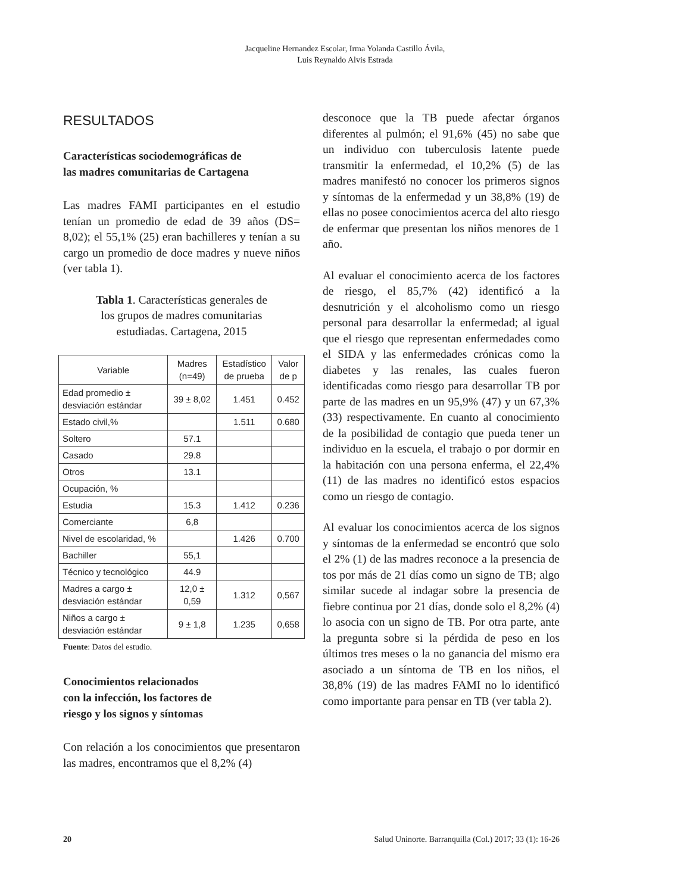Jacqueline Hernandez Escolar, Irma Yolanda Castillo Ávila,
Luis Reynaldo Alvis Estrada
RESULTADOS
Características sociodemográficas de
las madres comunitarias de Cartagena
Las madres FAMI participantes en el estudio tenían un promedio de edad de 39 años (DS= 8,02); el 55,1% (25) eran bachilleres y tenían a su cargo un promedio de doce madres y nueve niños (ver tabla 1).
Tabla 1. Características generales de
los grupos de madres comunitarias
estudiadas. Cartagena, 2015
| Variable | Madres (n=49) | Estadístico de prueba | Valor de p |
| --- | --- | --- | --- |
| Edad promedio ± desviación estándar | 39 ± 8,02 | 1.451 | 0.452 |
| Estado civil,% | | 1.511 | 0.680 |
| Soltero | 57.1 | | |
| Casado | 29.8 | | |
| Otros | 13.1 | | |
| Ocupación, % | | | |
| Estudia | 15.3 | 1.412 | 0.236 |
| Comerciante | 6,8 | | |
| Nivel de escolaridad, % | | 1.426 | 0.700 |
| Bachiller | 55,1 | | |
| Técnico y tecnológico | 44.9 | | |
| Madres a cargo ± desviación estándar | 12,0 ± 0,59 | 1.312 | 0,567 |
| Niños a cargo ± desviación estándar | 9 ± 1,8 | 1.235 | 0,658 |
Fuente: Datos del estudio.
Conocimientos relacionados
con la infección, los factores de
riesgo y los signos y síntomas
Con relación a los conocimientos que presentaron las madres, encontramos que el 8,2% (4)
desconoce que la TB puede afectar órganos diferentes al pulmón; el 91,6% (45) no sabe que un individuo con tuberculosis latente puede transmitir la enfermedad, el 10,2% (5) de las madres manifestó no conocer los primeros signos y síntomas de la enfermedad y un 38,8% (19) de ellas no posee conocimientos acerca del alto riesgo de enfermar que presentan los niños menores de 1 año.
Al evaluar el conocimiento acerca de los factores de riesgo, el 85,7% (42) identificó a la desnutrición y el alcoholismo como un riesgo personal para desarrollar la enfermedad; al igual que el riesgo que representan enfermedades como el SIDA y las enfermedades crónicas como la diabetes y las renales, las cuales fueron identificadas como riesgo para desarrollar TB por parte de las madres en un 95,9% (47) y un 67,3% (33) respectivamente. En cuanto al conocimiento de la posibilidad de contagio que pueda tener un individuo en la escuela, el trabajo o por dormir en la habitación con una persona enferma, el 22,4% (11) de las madres no identificó estos espacios como un riesgo de contagio.
Al evaluar los conocimientos acerca de los signos y síntomas de la enfermedad se encontró que solo el 2% (1) de las madres reconoce a la presencia de tos por más de 21 días como un signo de TB; algo similar sucede al indagar sobre la presencia de fiebre continua por 21 días, donde solo el 8,2% (4) lo asocia con un signo de TB. Por otra parte, ante la pregunta sobre si la pérdida de peso en los últimos tres meses o la no ganancia del mismo era asociado a un síntoma de TB en los niños, el 38,8% (19) de las madres FAMI no lo identificó como importante para pensar en TB (ver tabla 2).
20 Salud Uninorte. Barranquilla (Col.) 2017; 33 (1): 16-26